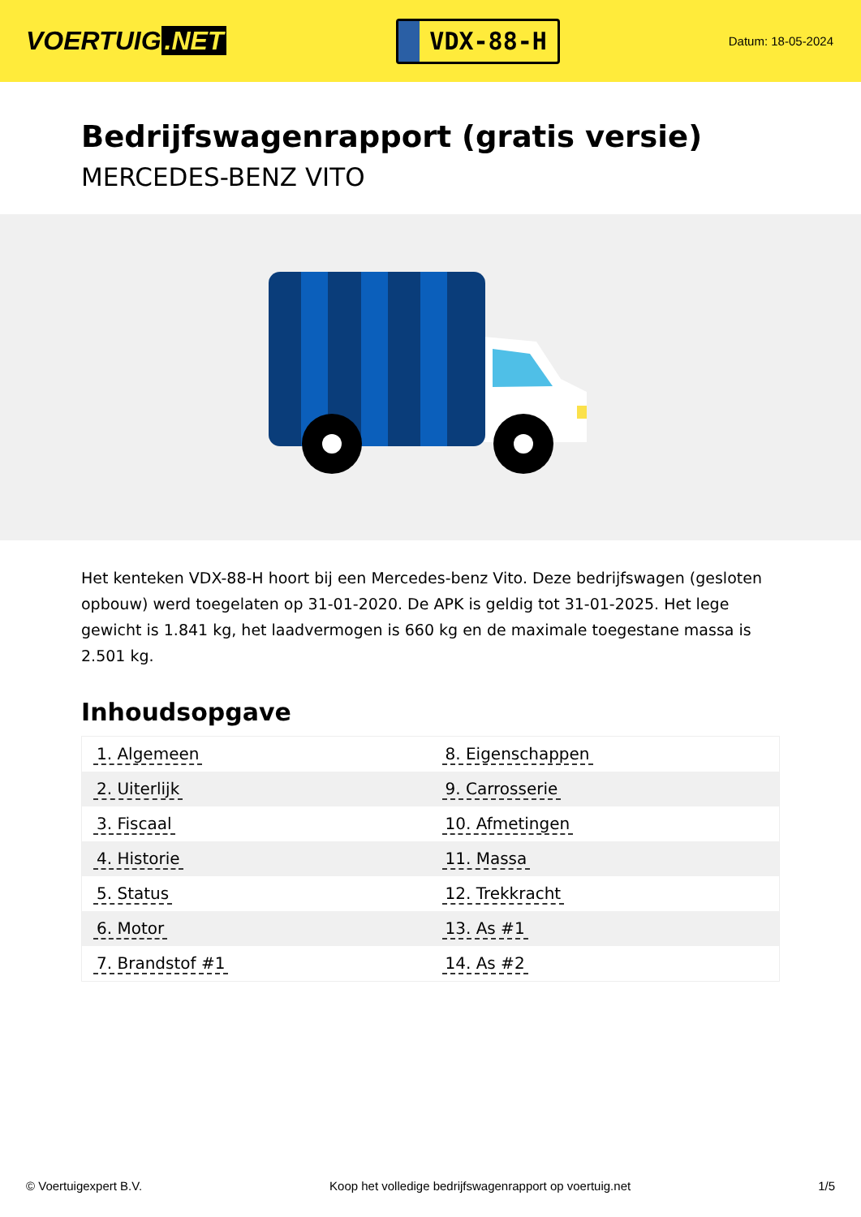VOERTUIG.NET
VDX-88-H
Datum: 18-05-2024
Bedrijfswagenrapport (gratis versie)
MERCEDES-BENZ VITO
Het kenteken VDX-88-H hoort bij een Mercedes-benz Vito. Deze bedrijfswagen (gesloten opbouw) werd toegelaten op 31-01-2020. De APK is geldig tot 31-01-2025. Het lege gewicht is 1.841 kg, het laadvermogen is 660 kg en de maximale toegestane massa is 2.501 kg.
Inhoudsopgave
| 1. Algemeen | 8. Eigenschappen |
| 2. Uiterlijk | 9. Carrosserie |
| 3. Fiscaal | 10. Afmetingen |
| 4. Historie | 11. Massa |
| 5. Status | 12. Trekkracht |
| 6. Motor | 13. As #1 |
| 7. Brandstof #1 | 14. As #2 |
© Voertuigexpert B.V. Koop het volledige bedrijfswagenrapport op voertuig.net 1/5